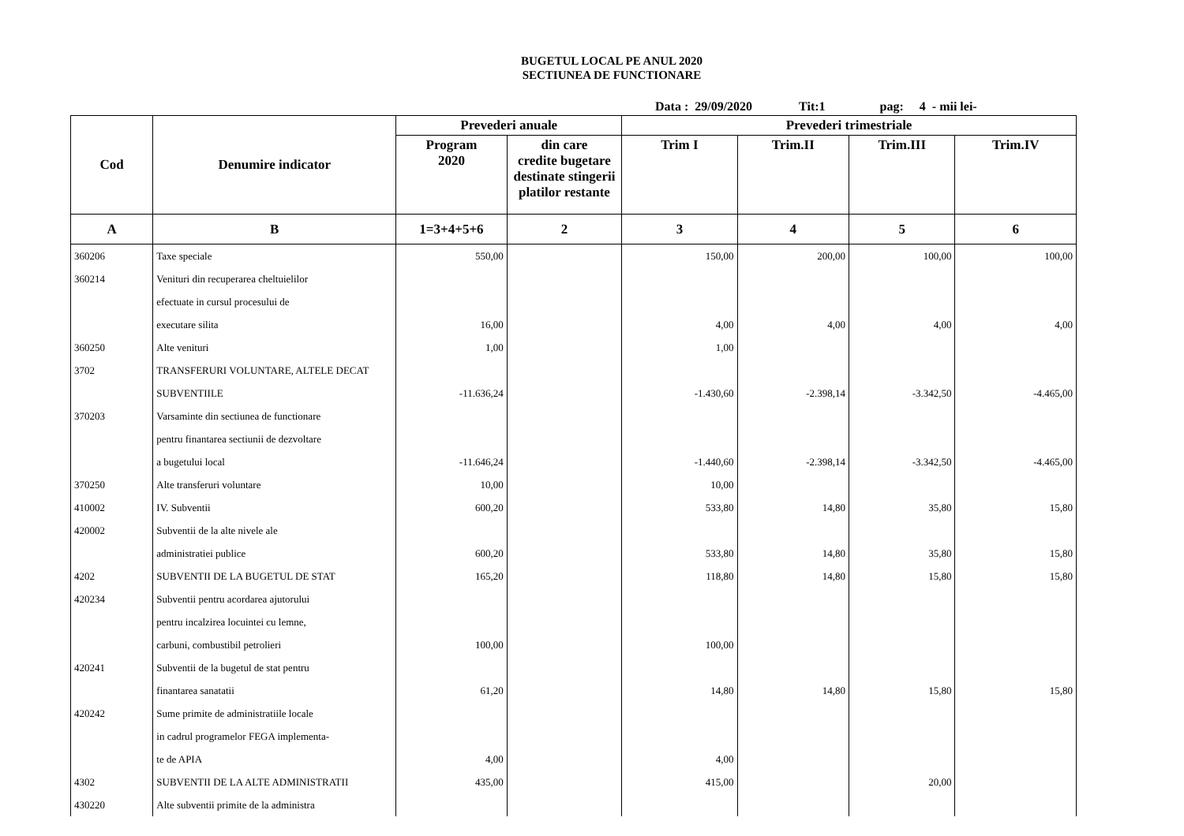BUGETUL LOCAL PE ANUL 2020
SECTIUNEA DE FUNCTIONARE
Data : 29/09/2020 Tit:1 pag: 4 - mii lei-
| Cod | Denumire indicator | Prevederi anuale | | Prevederi trimestriale | | | |
| --- | --- | --- | --- | --- | --- | --- | --- |
| | | Program 2020 | din care credite bugetare destinate stingerii platilor restante | Trim I | Trim.II | Trim.III | Trim.IV |
| A | B | 1=3+4+5+6 | 2 | 3 | 4 | 5 | 6 |
| 360206 | Taxe speciale | 550,00 | | 150,00 | 200,00 | 100,00 | 100,00 |
| 360214 | Venituri din recuperarea cheltuielilor | | | | | | |
| | efectuate in cursul procesului de | | | | | | |
| | executare silita | 16,00 | | 4,00 | 4,00 | 4,00 | 4,00 |
| 360250 | Alte venituri | 1,00 | | 1,00 | | | |
| 3702 | TRANSFERURI VOLUNTARE, ALTELE DECAT | | | | | | |
| | SUBVENTIILE | -11.636,24 | | -1.430,60 | -2.398,14 | -3.342,50 | -4.465,00 |
| 370203 | Varsaminte din sectiunea de functionare | | | | | | |
| | pentru finantarea sectiunii de dezvoltare | | | | | | |
| | a bugetului local | -11.646,24 | | -1.440,60 | -2.398,14 | -3.342,50 | -4.465,00 |
| 370250 | Alte transferuri voluntare | 10,00 | | 10,00 | | | |
| 410002 | IV. Subventii | 600,20 | | 533,80 | 14,80 | 35,80 | 15,80 |
| 420002 | Subventii de la alte nivele ale | | | | | | |
| | administratiei publice | 600,20 | | 533,80 | 14,80 | 35,80 | 15,80 |
| 4202 | SUBVENTII DE LA BUGETUL DE STAT | 165,20 | | 118,80 | 14,80 | 15,80 | 15,80 |
| 420234 | Subventii pentru acordarea ajutorului | | | | | | |
| | pentru incalzirea locuintei cu lemne, | | | | | | |
| | carbuni, combustibil petrolieri | 100,00 | | 100,00 | | | |
| 420241 | Subventii de la bugetul de stat pentru | | | | | | |
| | finantarea sanatatii | 61,20 | | 14,80 | 14,80 | 15,80 | 15,80 |
| 420242 | Sume primite de administratiile locale | | | | | | |
| | in cadrul programelor FEGA implementa- | | | | | | |
| | te de APIA | 4,00 | | 4,00 | | | |
| 4302 | SUBVENTII DE LA ALTE ADMINISTRATII | 435,00 | | 415,00 | | 20,00 | |
| 430220 | Alte subventii primite de la administra | | | | | | |